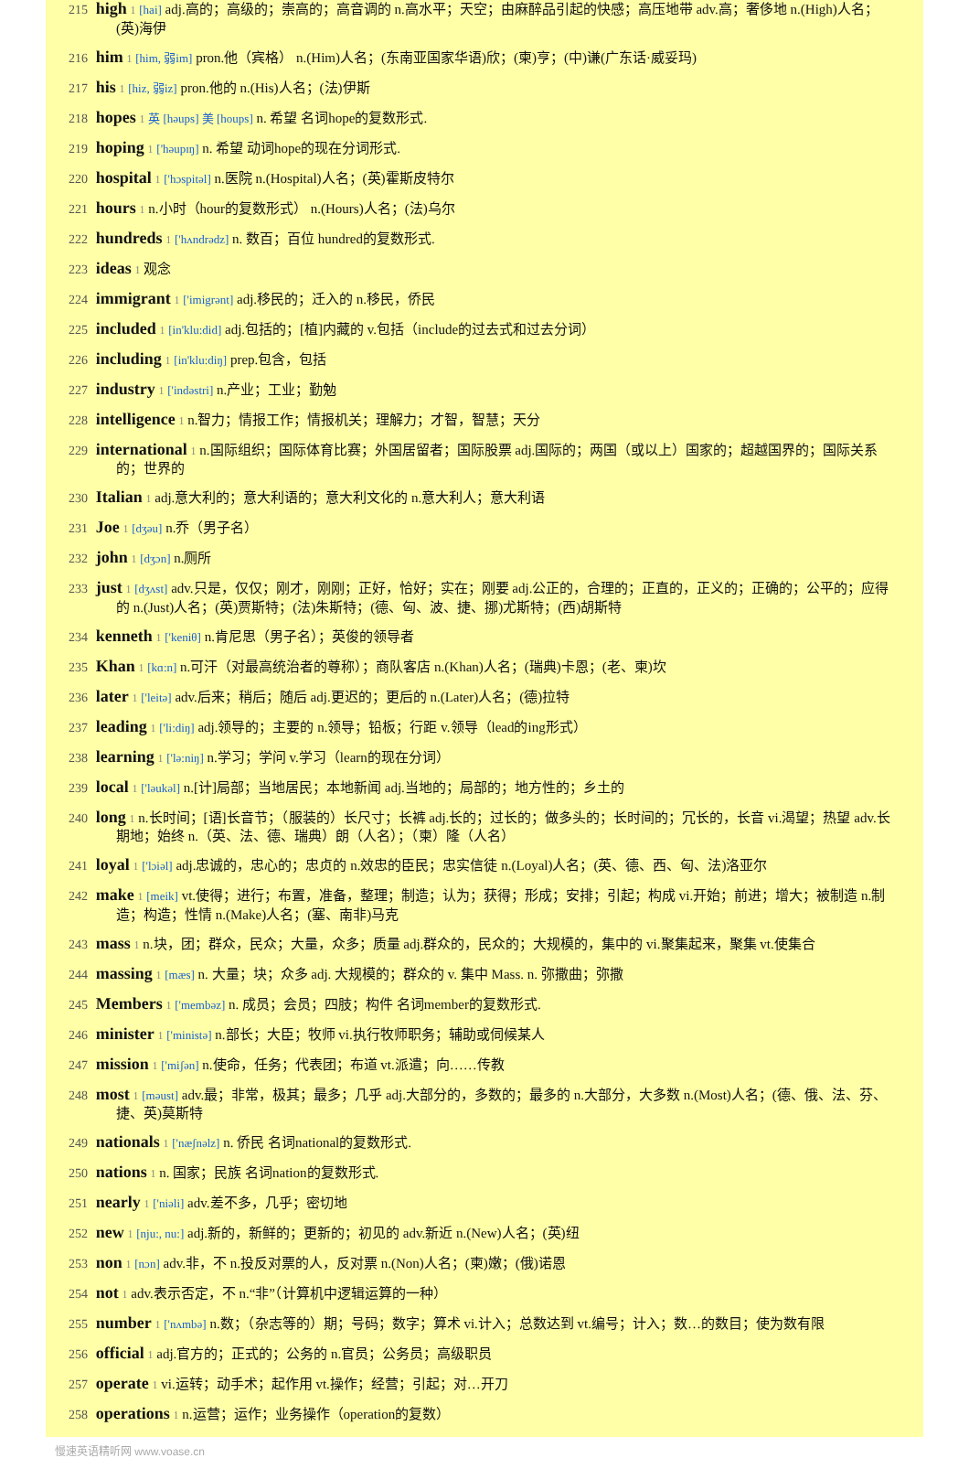215 high 1 [hai] adj.高的；高级的；崇高的；高音调的 n.高水平；天空；由麻醉品引起的快感；高压地带 adv.高；奢侈地 n.(High)人名；(英)海伊
216 him 1 [him, 弱im] pron.他（宾格） n.(Him)人名；(东南亚国家华语)欣；(柬)亨；(中)谦(广东话·威妥玛)
217 his 1 [hiz, 弱iz] pron.他的 n.(His)人名；(法)伊斯
218 hopes 1 英 [həups] 美 [houps] n. 希望 名词hope的复数形式.
219 hoping 1 ['həupɪŋ] n. 希望 动词hope的现在分词形式.
220 hospital 1 ['hɔspitəl] n.医院 n.(Hospital)人名；(英)霍斯皮特尔
221 hours 1 n.小时（hour的复数形式） n.(Hours)人名；(法)乌尔
222 hundreds 1 ['hʌndrədz] n. 数百；百位 hundred的复数形式.
223 ideas 1 观念
224 immigrant 1 ['imigrənt] adj.移民的；迁入的 n.移民，侨民
225 included 1 [in'klu:did] adj.包括的；[植]内藏的 v.包括（include的过去式和过去分词）
226 including 1 [in'klu:diŋ] prep.包含，包括
227 industry 1 ['indəstri] n.产业；工业；勤勉
228 intelligence 1 n.智力；情报工作；情报机关；理解力；才智，智慧；天分
229 international 1 n.国际组织；国际体育比赛；外国居留者；国际股票 adj.国际的；两国（或以上）国家的；超越国界的；国际关系的；世界的
230 Italian 1 adj.意大利的；意大利语的；意大利文化的 n.意大利人；意大利语
231 Joe 1 [dʒəu] n.乔（男子名）
232 john 1 [dʒɔn] n.厕所
233 just 1 [dʒʌst] adv.只是，仅仅；刚才，刚刚；正好，恰好；实在；刚要 adj.公正的，合理的；正直的，正义的；正确的；公平的；应得的 n.(Just)人名；(英)贾斯特；(法)朱斯特；(德、匈、波、捷、挪)尤斯特；(西)胡斯特
234 kenneth 1 ['keniθ] n.肯尼思（男子名）；英俊的领导者
235 Khan 1 [kɑ:n] n.可汗（对最高统治者的尊称）；商队客店 n.(Khan)人名；(瑞典)卡恩；(老、柬)坎
236 later 1 ['leitə] adv.后来；稍后；随后 adj.更迟的；更后的 n.(Later)人名；(德)拉特
237 leading 1 ['li:diŋ] adj.领导的；主要的 n.领导；铅板；行距 v.领导（lead的ing形式）
238 learning 1 ['lə:niŋ] n.学习；学问 v.学习（learn的现在分词）
239 local 1 ['ləukəl] n.[计]局部；当地居民；本地新闻 adj.当地的；局部的；地方性的；乡土的
240 long 1 n.长时间；[语]长音节；（服装的）长尺寸；长裤 adj.长的；过长的；做多头的；长时间的；冗长的，长音 vi.渴望；热望 adv.长期地；始终 n.（英、法、德、瑞典）朗（人名）；（柬）隆（人名）
241 loyal 1 ['lɔiəl] adj.忠诚的，忠心的；忠贞的 n.效忠的臣民；忠实信徒 n.(Loyal)人名；(英、德、西、匈、法)洛亚尔
242 make 1 [meik] vt.使得；进行；布置，准备，整理；制造；认为；获得；形成；安排；引起；构成 vi.开始；前进；增大；被制造 n.制造；构造；性情 n.(Make)人名；(塞、南非)马克
243 mass 1 n.块，团；群众，民众；大量，众多；质量 adj.群众的，民众的；大规模的，集中的 vi.聚集起来，聚集 vt.使集合
244 massing 1 [mæs] n. 大量；块；众多 adj. 大规模的；群众的 v. 集中 Mass. n. 弥撒曲；弥撒
245 Members 1 ['membəz] n. 成员；会员；四肢；构件 名词member的复数形式.
246 minister 1 ['ministə] n.部长；大臣；牧师 vi.执行牧师职务；辅助或伺候某人
247 mission 1 ['miʃən] n.使命，任务；代表团；布道 vt.派遣；向……传教
248 most 1 [məust] adv.最；非常，极其；最多；几乎 adj.大部分的，多数的；最多的 n.大部分，大多数 n.(Most)人名；(德、俄、法、芬、捷、英)莫斯特
249 nationals 1 ['næʃnəlz] n. 侨民 名词national的复数形式.
250 nations 1 n. 国家；民族 名词nation的复数形式.
251 nearly 1 ['niəli] adv.差不多，几乎；密切地
252 new 1 [nju:, nu:] adj.新的，新鲜的；更新的；初见的 adv.新近 n.(New)人名；(英)纽
253 non 1 [nɔn] adv.非，不 n.投反对票的人，反对票 n.(Non)人名；(柬)嫩；(俄)诺恩
254 not 1 adv.表示否定，不 n.“非”（计算机中逻辑运算的一种）
255 number 1 ['nʌmbə] n.数；（杂志等的）期；号码；数字；算术 vi.计入；总数达到 vt.编号；计入；数…的数目；使为数有限
256 official 1 adj.官方的；正式的；公务的 n.官员；公务员；高级职员
257 operate 1 vi.运转；动手术；起作用 vt.操作；经营；引起；对…开刀
258 operations 1 n.运营；运作；业务操作（operation的复数）
慢速英语精听网 www.voase.cn